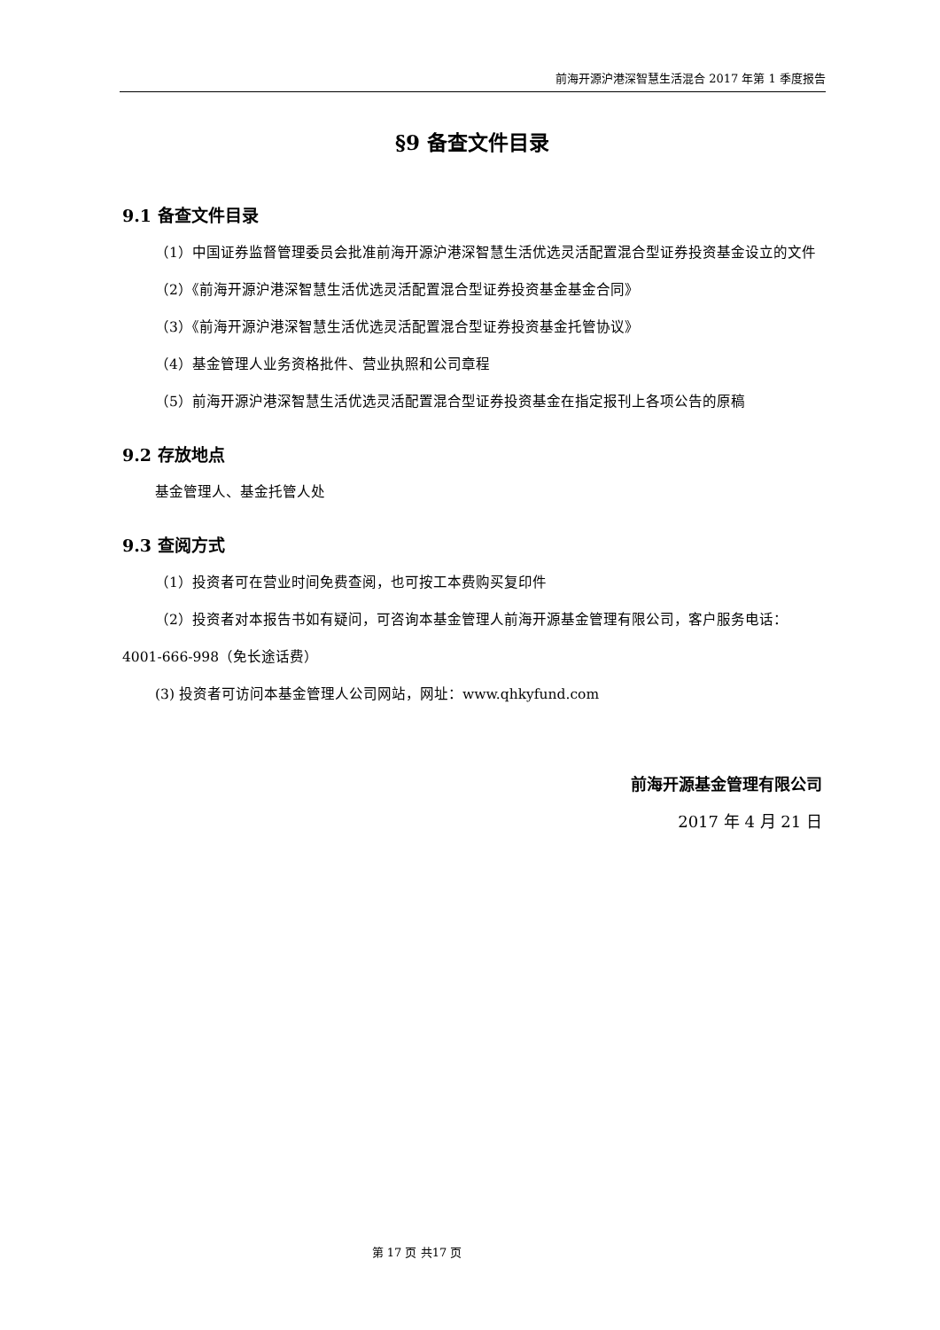前海开源沪港深智慧生活混合 2017 年第 1 季度报告
§9 备查文件目录
9.1 备查文件目录
（1）中国证券监督管理委员会批准前海开源沪港深智慧生活优选灵活配置混合型证券投资基金设立的文件
（2）《前海开源沪港深智慧生活优选灵活配置混合型证券投资基金基金合同》
（3）《前海开源沪港深智慧生活优选灵活配置混合型证券投资基金托管协议》
（4）基金管理人业务资格批件、营业执照和公司章程
（5）前海开源沪港深智慧生活优选灵活配置混合型证券投资基金在指定报刊上各项公告的原稿
9.2 存放地点
基金管理人、基金托管人处
9.3 查阅方式
（1）投资者可在营业时间免费查阅，也可按工本费购买复印件
（2）投资者对本报告书如有疑问，可咨询本基金管理人前海开源基金管理有限公司，客户服务电话：4001-666-998（免长途话费）
(3) 投资者可访问本基金管理人公司网站，网址：www.qhkyfund.com
前海开源基金管理有限公司
2017 年 4 月 21 日
第 17 页 共17 页